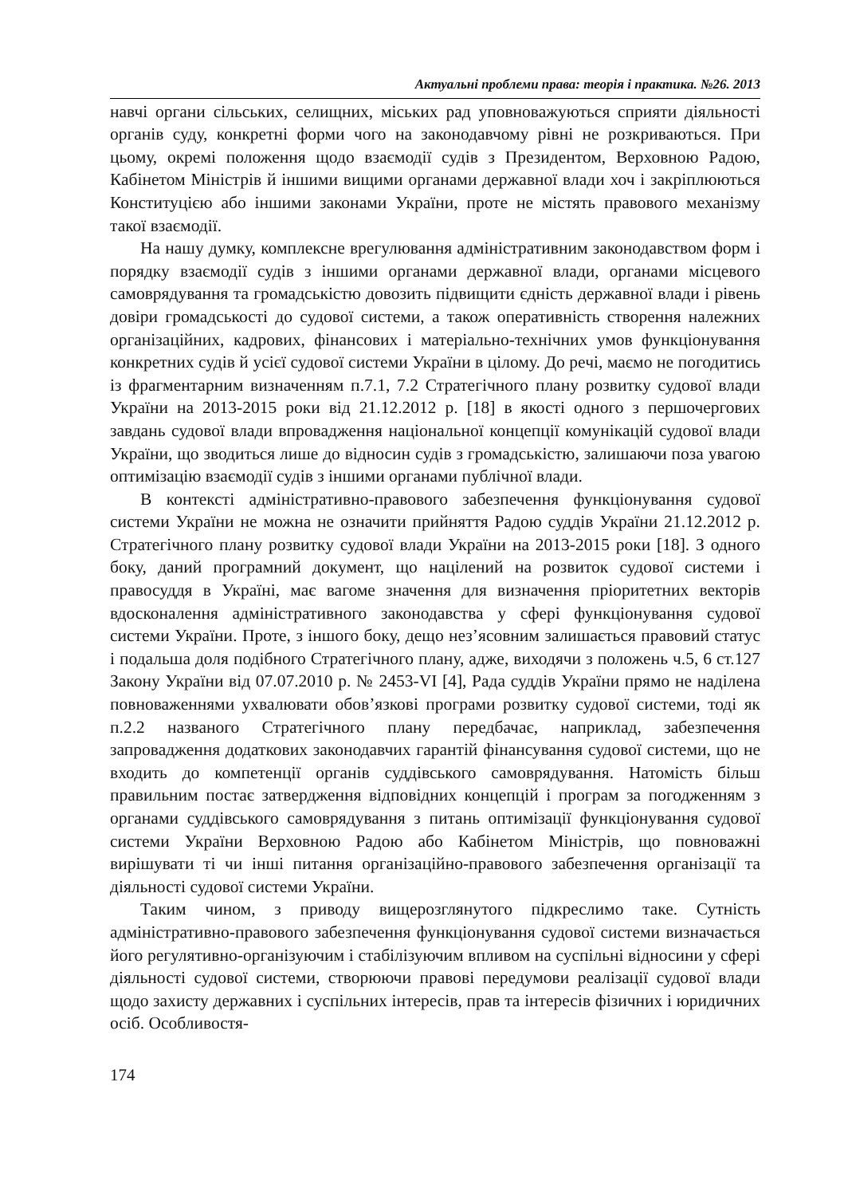Актуальні проблеми права: теорія і практика. №26. 2013
навчі органи сільських, селищних, міських рад уповноважуються сприяти діяльності органів суду, конкретні форми чого на законодавчому рівні не розкриваються. При цьому, окремі положення щодо взаємодії судів з Президентом, Верховною Радою, Кабінетом Міністрів й іншими вищими органами державної влади хоч і закріплюються Конституцією або іншими законами України, проте не містять правового механізму такої взаємодії.
На нашу думку, комплексне врегулювання адміністративним законодавством форм і порядку взаємодії судів з іншими органами державної влади, органами місцевого самоврядування та громадськістю довозить підвищити єдність державної влади і рівень довіри громадськості до судової системи, а також оперативність створення належних організаційних, кадрових, фінансових і матеріально-технічних умов функціонування конкретних судів й усієї судової системи України в цілому. До речі, маємо не погодитись із фрагментарним визначенням п.7.1, 7.2 Стратегічного плану розвитку судової влади України на 2013-2015 роки від 21.12.2012 р. [18] в якості одного з першочергових завдань судової влади впровадження національної концепції комунікацій судової влади України, що зводиться лише до відносин судів з громадськістю, залишаючи поза увагою оптимізацію взаємодії судів з іншими органами публічної влади.
В контексті адміністративно-правового забезпечення функціонування судової системи України не можна не означити прийняття Радою суддів України 21.12.2012 р. Стратегічного плану розвитку судової влади України на 2013-2015 роки [18]. З одного боку, даний програмний документ, що націлений на розвиток судової системи і правосуддя в Україні, має вагоме значення для визначення пріоритетних векторів вдосконалення адміністративного законодавства у сфері функціонування судової системи України. Проте, з іншого боку, дещо нез’ясовним залишається правовий статус і подальша доля подібного Стратегічного плану, адже, виходячи з положень ч.5, 6 ст.127 Закону України від 07.07.2010 р. № 2453-VI [4], Рада суддів України прямо не наділена повноваженнями ухвалювати обов’язкові програми розвитку судової системи, тоді як п.2.2 названого Стратегічного плану передбачає, наприклад, забезпечення запровадження додаткових законодавчих гарантій фінансування судової системи, що не входить до компетенції органів суддівського самоврядування. Натомість більш правильним постає затвердження відповідних концепцій і програм за погодженням з органами суддівського самоврядування з питань оптимізації функціонування судової системи України Верховною Радою або Кабінетом Міністрів, що повноважні вирішувати ті чи інші питання організаційно-правового забезпечення організації та діяльності судової системи України.
Таким чином, з приводу вищерозглянутого підкреслимо таке. Сутність адміністративно-правового забезпечення функціонування судової системи визначається його регулятивно-організуючим і стабілізуючим впливом на суспільні відносини у сфері діяльності судової системи, створюючи правові передумови реалізації судової влади щодо захисту державних і суспільних інтересів, прав та інтересів фізичних і юридичних осіб. Особливостя-
174